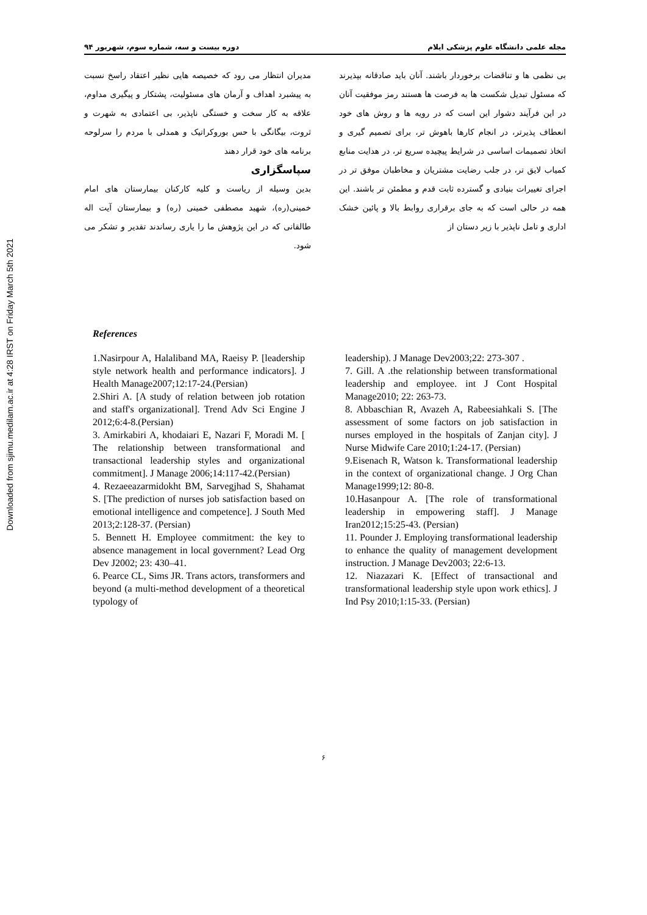Downloaded from sjimu.medilam.ac.ir at 4:28 IRST on Friday March 5th 2021
مجله علمی دانشگاه علوم پزشکی ایلام دوره بیست و سه، شماره سوم، شهریور ۹۴
بی نظمی ها و تناقضات برخوردار باشند. آنان باید صادقانه بپذیرند که مسئول تبدیل شکست ها به فرصت ها هستند رمز موفقیت آنان در این فرآیند دشوار این است که در رویه ها و روش های خود انعطاف پذیرتر، در انجام کارها باهوش تر، برای تصمیم گیری و اتخاذ تصمیمات اساسی در شرایط پیچیده سریع تر، در هدایت منابع کمیاب لایق تر، در جلب رضایت مشتریان و مخاطبان موفق تر در اجرای تغییرات بنیادی و گسترده ثابت قدم و مطمئن تر باشند. این همه در حالی است که به جای برقراری روابط بالا و پائین خشک اداری و تامل ناپذیر با زیر دستان از
مدیران انتظار می رود که خصیصه هایی نظیر اعتقاد راسخ نسبت به پیشبرد اهداف و آرمان های مسئولیت، پشتکار و پیگیری مداوم، علاقه به کار سخت و خستگی ناپذیر، بی اعتمادی به شهرت و ثروت، بیگانگی با حس بوروکراتیک و همدلی با مردم را سرلوحه برنامه های خود قرار دهند
سپاسگزاری
بدین وسیله از ریاست و کلیه کارکنان بیمارستان های امام خمینی(ره)، شهید مصطفی خمینی (ره) و بیمارستان آیت اله طالقانی که در این پژوهش ما را یاری رساندند تقدیر و تشکر می شود.
References
1.Nasirpour A, Halaliband MA, Raeisy P. [leadership style network health and performance indicators]. J Health Manage2007;12:17-24.(Persian)
2.Shiri A. [A study of relation between job rotation and staff's organizational]. Trend Adv Sci Engine J 2012;6:4-8.(Persian)
3. Amirkabiri A, khodaiari E, Nazari F, Moradi M. [ The relationship between transformational and transactional leadership styles and organizational commitment]. J Manage 2006;14:117-42.(Persian)
4. Rezaeeazarmidokht BM, Sarvegjhad S, Shahamat S. [The prediction of nurses job satisfaction based on emotional intelligence and competence]. J South Med 2013;2:128-37. (Persian)
5. Bennett H. Employee commitment: the key to absence management in local government? Lead Org Dev J2002; 23: 430–41.
6. Pearce CL, Sims JR. Trans actors, transformers and beyond (a multi-method development of a theoretical typology of
leadership). J Manage Dev2003;22: 273-307 .
7. Gill. A .the relationship between transformational leadership and employee. int J Cont Hospital Manage2010; 22: 263-73.
8. Abbaschian R, Avazeh A, Rabeesiahkali S. [The assessment of some factors on job satisfaction in nurses employed in the hospitals of Zanjan city]. J Nurse Midwife Care 2010;1:24-17. (Persian)
9.Eisenach R, Watson k. Transformational leadership in the context of organizational change. J Org Chan Manage1999;12: 80-8.
10.Hasanpour A. [The role of transformational leadership in empowering staff]. J Manage Iran2012;15:25-43. (Persian)
11. Pounder J. Employing transformational leadership to enhance the quality of management development instruction. J Manage Dev2003; 22:6-13.
12. Niazazari K. [Effect of transactional and transformational leadership style upon work ethics]. J Ind Psy 2010;1:15-33. (Persian)
۶